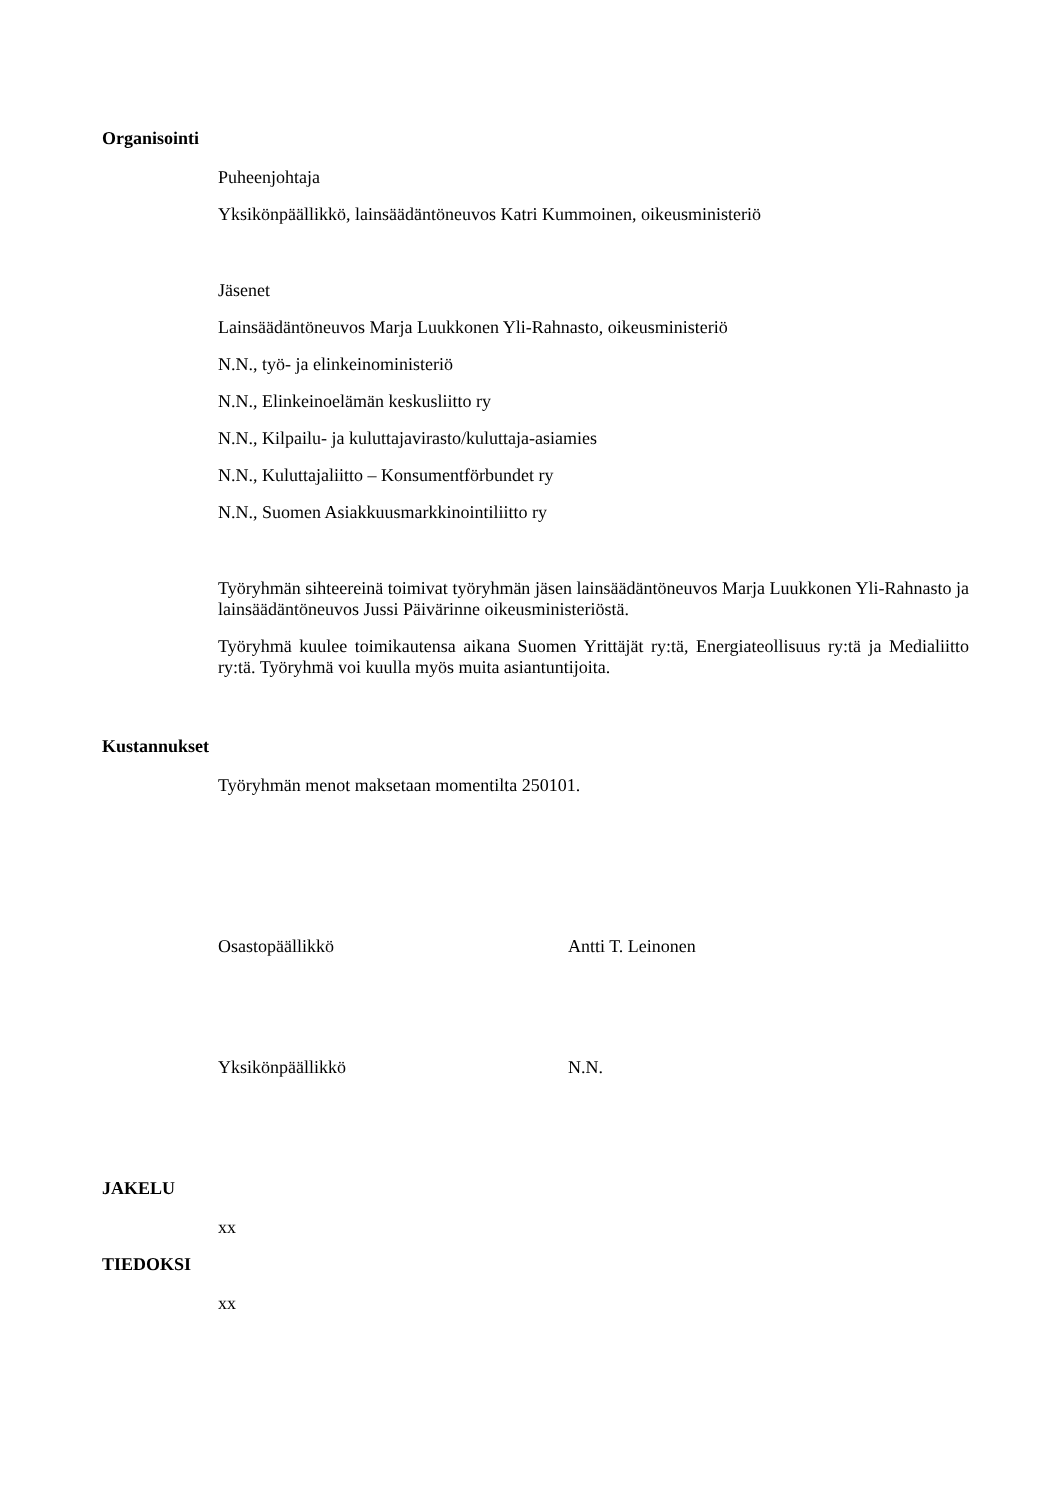Organisointi
Puheenjohtaja
Yksikönpäällikkö, lainsäädäntöneuvos Katri Kummoinen, oikeusministeriö
Jäsenet
Lainsäädäntöneuvos Marja Luukkonen Yli-Rahnasto, oikeusministeriö
N.N., työ- ja elinkeinoministeriö
N.N., Elinkeinoelämän keskusliitto ry
N.N., Kilpailu- ja kuluttajavirasto/kuluttaja-asiamies
N.N., Kuluttajaliitto – Konsumentförbundet ry
N.N., Suomen Asiakkuusmarkkinointiliitto ry
Työryhmän sihteereinä toimivat työryhmän jäsen lainsäädäntöneuvos Marja Luukkonen Yli-Rahnasto ja lainsäädäntöneuvos Jussi Päivärinne oikeusministeriöstä.
Työryhmä kuulee toimikautensa aikana Suomen Yrittäjät ry:tä, Energiateollisuus ry:tä ja Medialiitto ry:tä. Työryhmä voi kuulla myös muita asiantuntijoita.
Kustannukset
Työryhmän menot maksetaan momentilta 250101.
Osastopäällikkö Antti T. Leinonen
Yksikönpäällikkö N.N.
JAKELU
xx
TIEDOKSI
xx